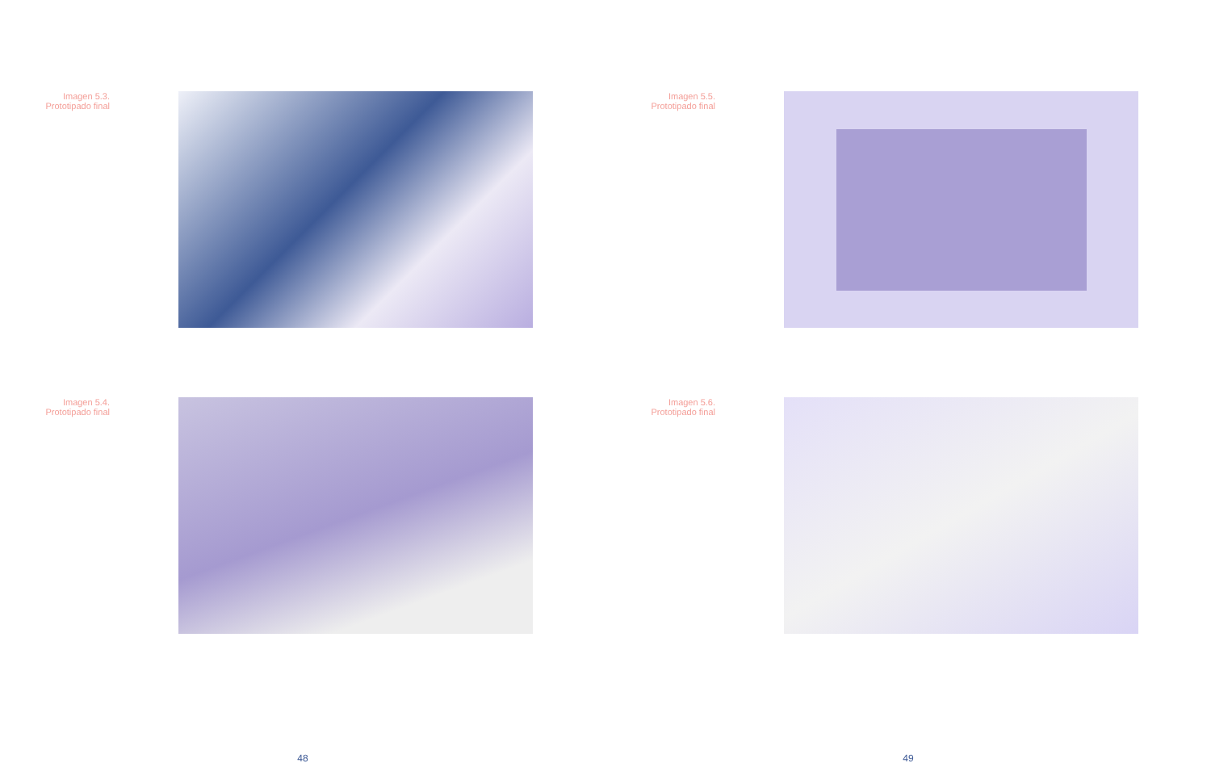Imagen 5.3.
Prototipado final
Imagen 5.4.
Prototipado final
48
Imagen 5.5.
Prototipado final
Imagen 5.6.
Prototipado final
49